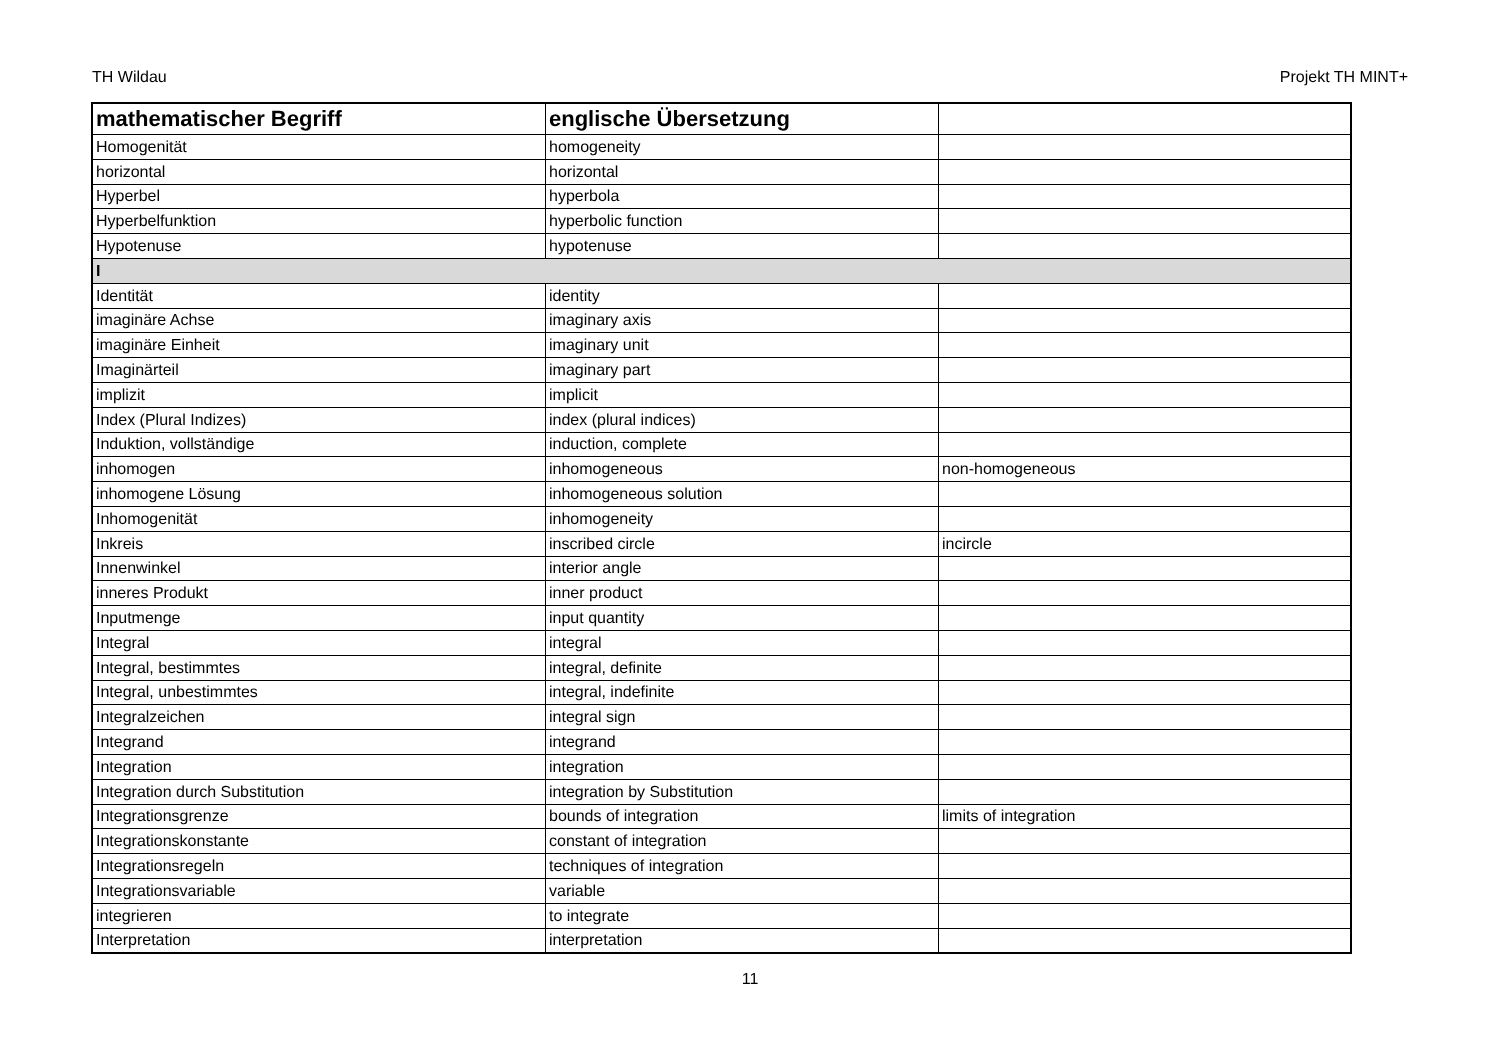TH Wildau Projekt TH MINT+
| mathematischer Begriff | englische Übersetzung | |
| --- | --- | --- |
| Homogenität | homogeneity | |
| horizontal | horizontal | |
| Hyperbel | hyperbola | |
| Hyperbelfunktion | hyperbolic function | |
| Hypotenuse | hypotenuse | |
| I | | |
| Identität | identity | |
| imaginäre Achse | imaginary axis | |
| imaginäre Einheit | imaginary unit | |
| Imaginärteil | imaginary part | |
| implizit | implicit | |
| Index (Plural Indizes) | index (plural indices) | |
| Induktion, vollständige | induction, complete | |
| inhomogen | inhomogeneous | non-homogeneous |
| inhomogene Lösung | inhomogeneous solution | |
| Inhomogenität | inhomogeneity | |
| Inkreis | inscribed circle | incircle |
| Innenwinkel | interior angle | |
| inneres Produkt | inner product | |
| Inputmenge | input quantity | |
| Integral | integral | |
| Integral, bestimmtes | integral, definite | |
| Integral, unbestimmtes | integral, indefinite | |
| Integralzeichen | integral sign | |
| Integrand | integrand | |
| Integration | integration | |
| Integration durch Substitution | integration by Substitution | |
| Integrationsgrenze | bounds of integration | limits of integration |
| Integrationskonstante | constant of integration | |
| Integrationsregeln | techniques of integration | |
| Integrationsvariable | variable | |
| integrieren | to integrate | |
| Interpretation | interpretation | |
11